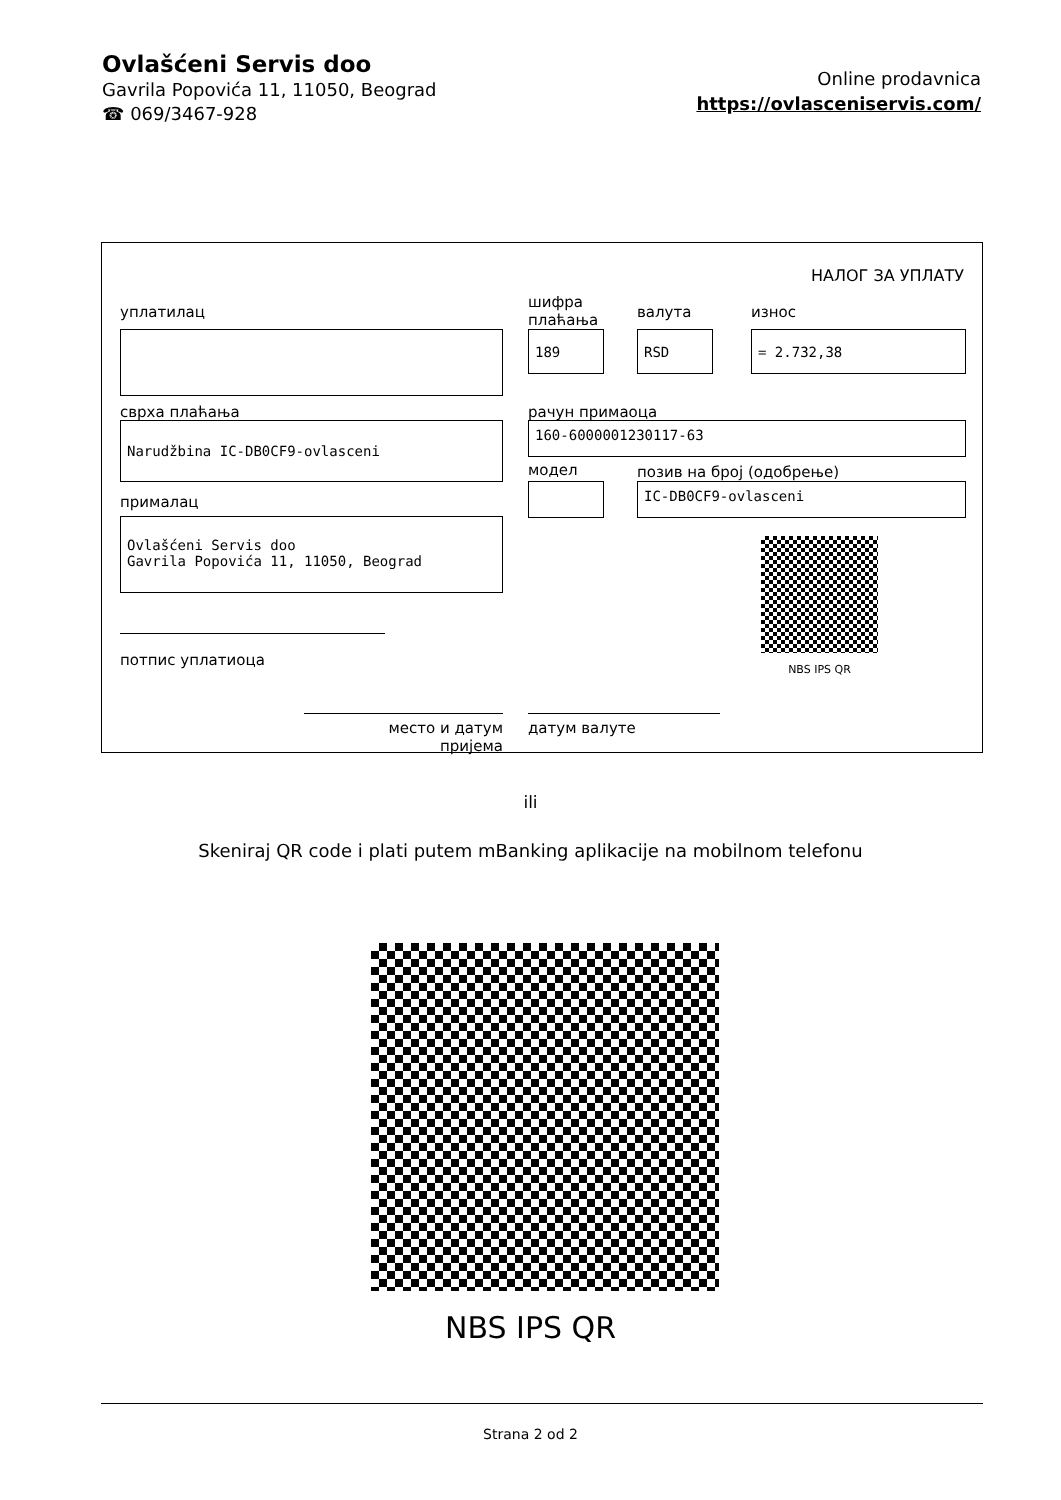Ovlašćeni Servis doo
Gavrila Popovića 11, 11050, Beograd
☎ 069/3467-928
Online prodavnica
https://ovlasceniservis.com/
НАЛОГ ЗА УПЛАТУ
уплатилац
шифра
плаћања
валута износ
189 RSD = 2.732,38
сврха плаћања рачун примаоца
Narudžbina IC-DB0CF9-ovlasceni 160-6000001230117-63
модел позив на број (одобрење)
IC-DB0CF9-ovlasceni
прималац
Ovlašćeni Servis doo
Gavrila Popovića 11, 11050, Beograd
NBS IPS QR
потпис уплатиоца
место и датум пријема
датум валуте
ili
Skeniraj QR code i plati putem mBanking aplikacije na mobilnom telefonu
NBS IPS QR
Strana 2 od 2